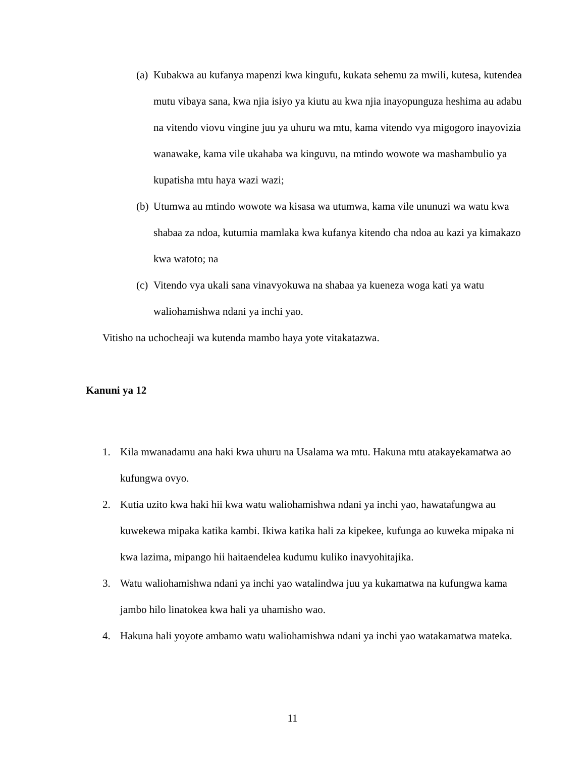(a) Kubakwa au kufanya mapenzi kwa kingufu, kukata sehemu za mwili, kutesa, kutendea mutu vibaya sana, kwa njia isiyo ya kiutu au kwa njia inayopunguza heshima au adabu na vitendo viovu vingine juu ya uhuru wa mtu, kama vitendo vya migogoro inayovizia wanawake, kama vile ukahaba wa kinguvu, na mtindo wowote wa mashambulio ya kupatisha mtu haya wazi wazi;
(b) Utumwa au mtindo wowote wa kisasa wa utumwa, kama vile ununuzi wa watu kwa shabaa za ndoa, kutumia mamlaka kwa kufanya kitendo cha ndoa au kazi ya kimakazo kwa watoto; na
(c) Vitendo vya ukali sana vinavyokuwa na shabaa ya kueneza woga kati ya watu waliohamishwa ndani ya inchi yao.
Vitisho na uchocheaji wa kutenda mambo haya yote vitakatazwa.
Kanuni ya 12
1. Kila mwanadamu ana haki kwa uhuru na Usalama wa mtu. Hakuna mtu atakayekamatwa ao kufungwa ovyo.
2. Kutia uzito kwa haki hii kwa watu waliohamishwa ndani ya inchi yao, hawatafungwa au kuwekewa mipaka katika kambi. Ikiwa katika hali za kipekee, kufunga ao kuweka mipaka ni kwa lazima, mipango hii haitaendelea kudumu kuliko inavyohitajika.
3. Watu waliohamishwa ndani ya inchi yao watalindwa juu ya kukamatwa na kufungwa kama jambo hilo linatokea kwa hali ya uhamisho wao.
4. Hakuna hali yoyote ambamo watu waliohamishwa ndani ya inchi yao watakamatwa mateka.
11